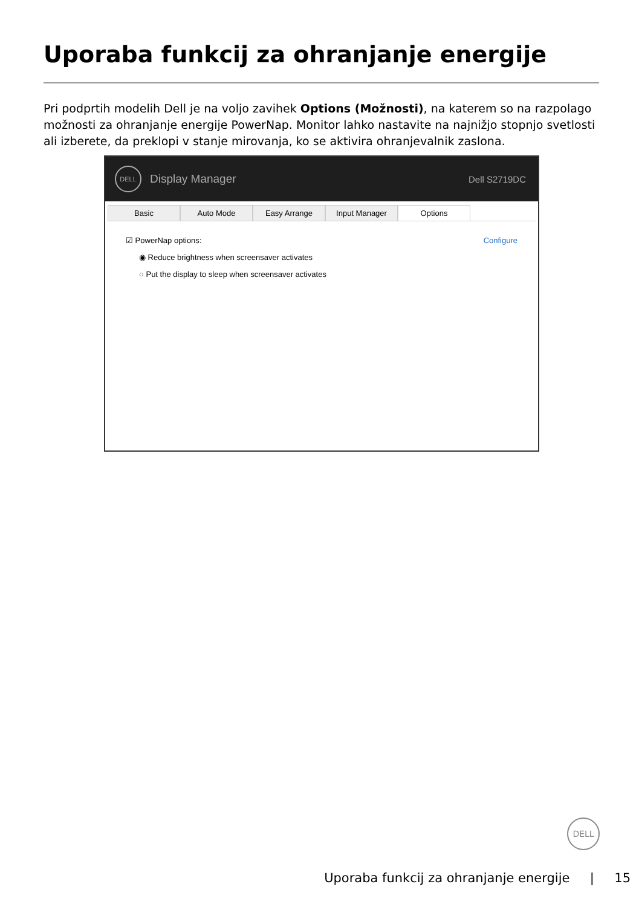Uporaba funkcij za ohranjanje energije
Pri podprtih modelih Dell je na voljo zavihek Options (Možnosti), na katerem so na razpolago možnosti za ohranjanje energije PowerNap. Monitor lahko nastavite na najnižjo stopnjo svetlosti ali izberete, da preklopi v stanje mirovanja, ko se aktivira ohranjevalnik zaslona.
DELL
Display Manager Dell S2719DC
Basic Auto Mode Easy Arrange Input Manager Options
☑ PowerNap options: Configure
◉ Reduce brightness when screensaver activates
○ Put the display to sleep when screensaver activates
DELL
Uporaba funkcij za ohranjanje energije | 15